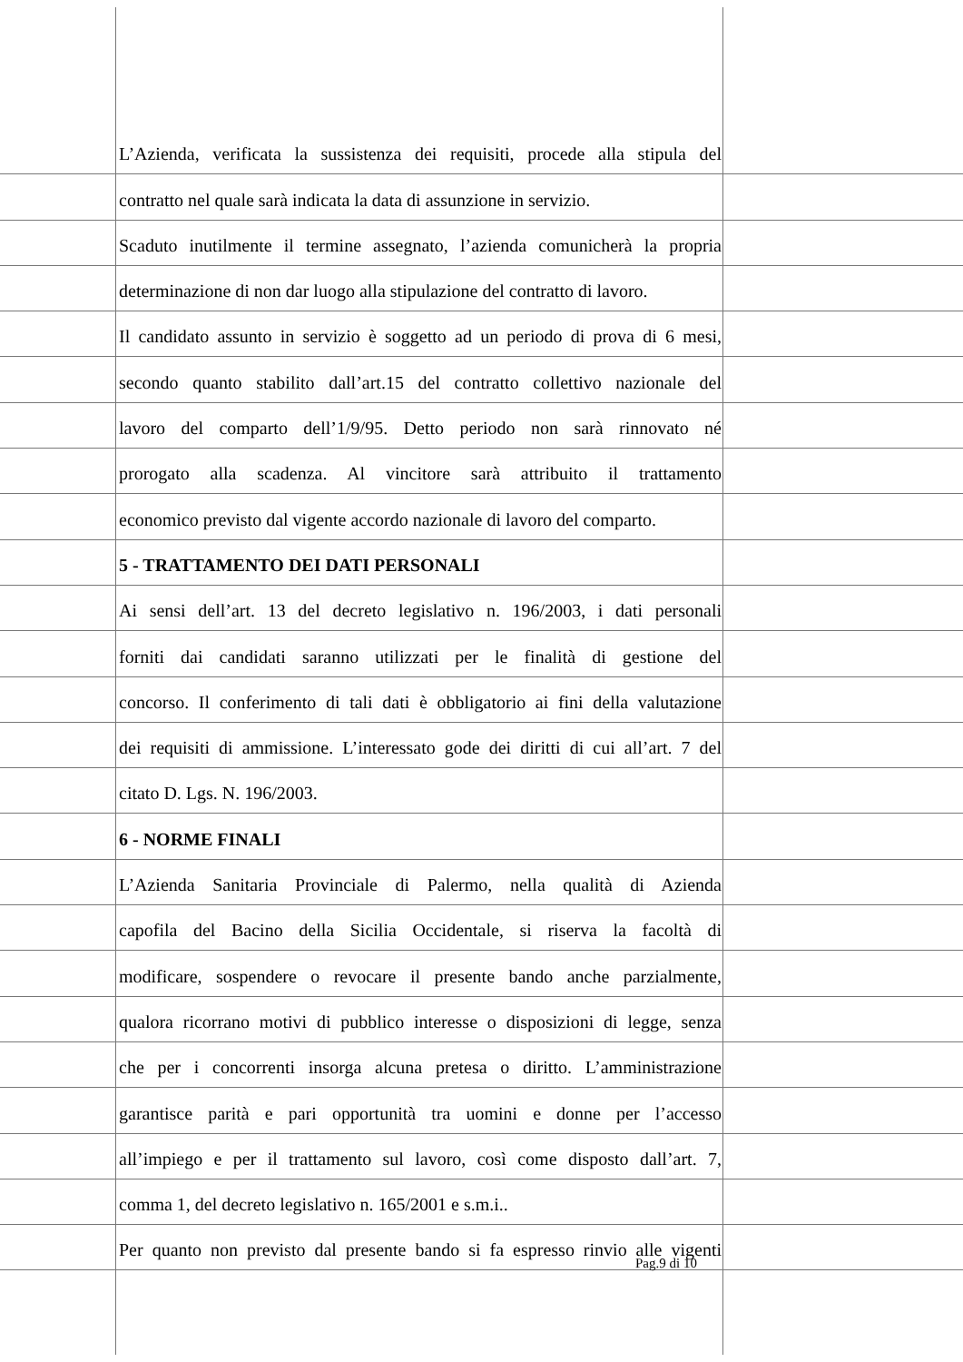L’Azienda, verificata la sussistenza dei requisiti, procede alla stipula del
contratto nel quale sarà indicata la data di assunzione in servizio.
Scaduto inutilmente il termine assegnato, l’azienda comunicherà la propria
determinazione di non dar luogo alla stipulazione del contratto di lavoro.
Il candidato assunto in servizio è soggetto ad un periodo di prova di 6 mesi,
secondo quanto stabilito dall’art.15 del contratto collettivo nazionale del
lavoro del comparto dell’1/9/95. Detto periodo non sarà rinnovato né
prorogato alla scadenza. Al vincitore sarà attribuito il trattamento
economico previsto dal vigente accordo nazionale di lavoro del comparto.
5 - TRATTAMENTO DEI DATI PERSONALI
Ai sensi dell’art. 13 del decreto legislativo n. 196/2003, i dati personali
forniti dai candidati saranno utilizzati per le finalità di gestione del
concorso. Il conferimento di tali dati è obbligatorio ai fini della valutazione
dei requisiti di ammissione. L’interessato gode dei diritti di cui all’art. 7 del
citato D. Lgs. N. 196/2003.
6 - NORME FINALI
L’Azienda Sanitaria Provinciale di Palermo, nella qualità di Azienda
capofila del Bacino della Sicilia Occidentale, si riserva la facoltà di
modificare, sospendere o revocare il presente bando anche parzialmente,
qualora ricorrano motivi di pubblico interesse o disposizioni di legge, senza
che per i concorrenti insorga alcuna pretesa o diritto. L’amministrazione
garantisce parità e pari opportunità tra uomini e donne per l’accesso
all’impiego e per il trattamento sul lavoro, così come disposto dall’art. 7,
comma 1, del decreto legislativo n. 165/2001 e s.m.i..
Per quanto non previsto dal presente bando si fa espresso rinvio alle vigenti
Pag.9 di 10